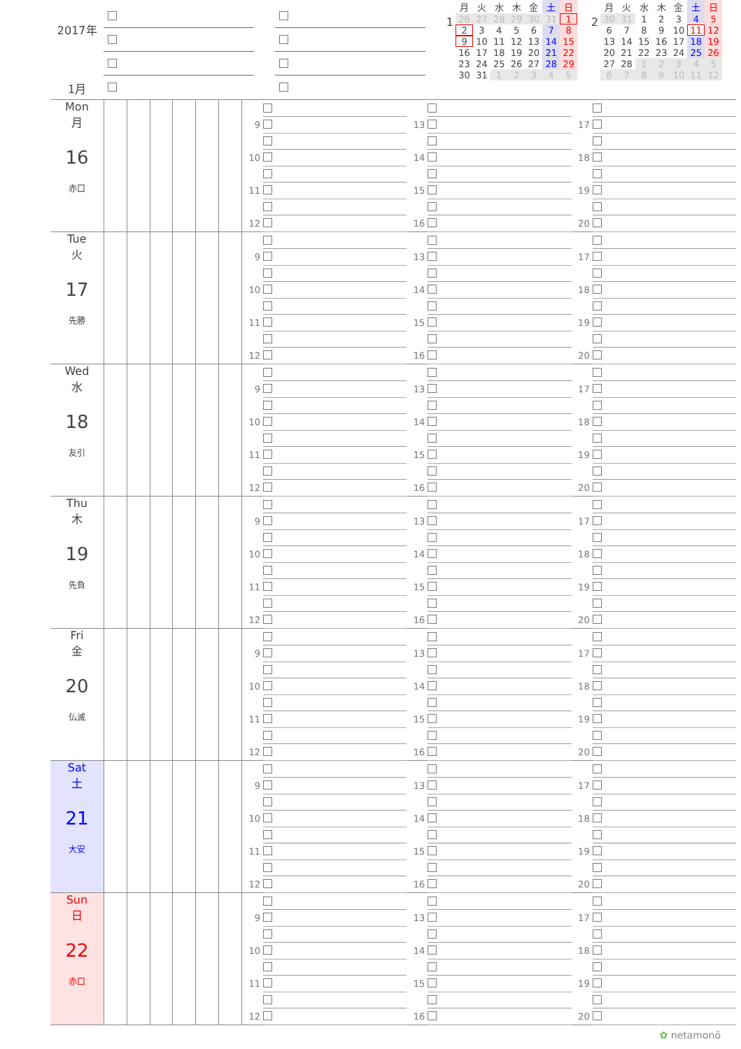2017年
1月
1
| 月 | 火 | 水 | 木 | 金 | 土 | 日 |
| --- | --- | --- | --- | --- | --- | --- |
| 26 | 27 | 28 | 29 | 30 | 31 | 1 |
| 2 | 3 | 4 | 5 | 6 | 7 | 8 |
| 9 | 10 | 11 | 12 | 13 | 14 | 15 |
| 16 | 17 | 18 | 19 | 20 | 21 | 22 |
| 23 | 24 | 25 | 26 | 27 | 28 | 29 |
| 30 | 31 | 1 | 2 | 3 | 4 | 5 |
2
| 月 | 火 | 水 | 木 | 金 | 土 | 日 |
| --- | --- | --- | --- | --- | --- | --- |
| 30 | 31 | 1 | 2 | 3 | 4 | 5 |
| 6 | 7 | 8 | 9 | 10 | 11 | 12 |
| 13 | 14 | 15 | 16 | 17 | 18 | 19 |
| 20 | 21 | 22 | 23 | 24 | 25 | 26 |
| 27 | 28 | 1 | 2 | 3 | 4 | 5 |
| 6 | 7 | 8 | 9 | 10 | 11 | 12 |
| Mon 月 16 赤口 | | | | | | | 9 10 11 12 | 13 14 15 16 | 17 18 19 20 |
| Tue 火 17 先勝 | | | | | | | 9 10 11 12 | 13 14 15 16 | 17 18 19 20 |
| Wed 水 18 友引 | | | | | | | 9 10 11 12 | 13 14 15 16 | 17 18 19 20 |
| Thu 木 19 先負 | | | | | | | 9 10 11 12 | 13 14 15 16 | 17 18 19 20 |
| Fri 金 20 仏滅 | | | | | | | 9 10 11 12 | 13 14 15 16 | 17 18 19 20 |
| Sat 土 21 大安 | | | | | | | 9 10 11 12 | 13 14 15 16 | 17 18 19 20 |
| Sun 日 22 赤口 | | | | | | | 9 10 11 12 | 13 14 15 16 | 17 18 19 20 |
✿ netamonō